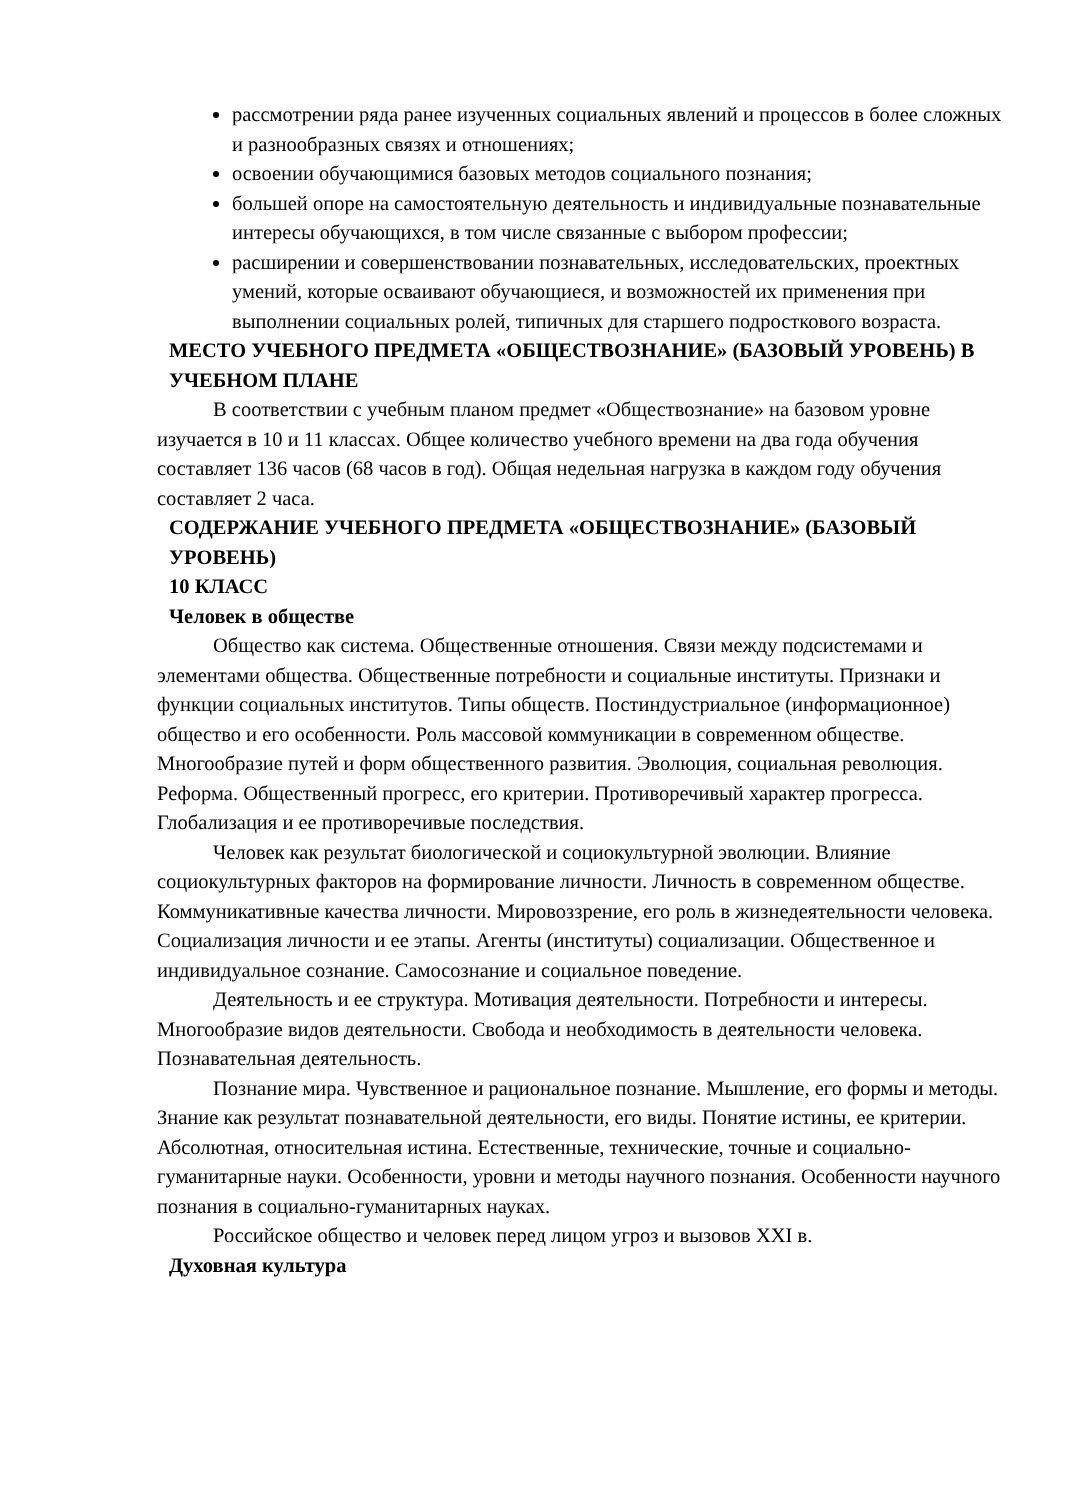рассмотрении ряда ранее изученных социальных явлений и процессов в более сложных и разнообразных связях и отношениях;
освоении обучающимися базовых методов социального познания;
большей опоре на самостоятельную деятельность и индивидуальные познавательные интересы обучающихся, в том числе связанные с выбором профессии;
расширении и совершенствовании познавательных, исследовательских, проектных умений, которые осваивают обучающиеся, и возможностей их применения при выполнении социальных ролей, типичных для старшего подросткового возраста.
МЕСТО УЧЕБНОГО ПРЕДМЕТА «ОБЩЕСТВОЗНАНИЕ» (БАЗОВЫЙ УРОВЕНЬ) В УЧЕБНОМ ПЛАНЕ
В соответствии с учебным планом предмет «Обществознание» на базовом уровне изучается в 10 и 11 классах. Общее количество учебного времени на два года обучения составляет 136 часов (68 часов в год). Общая недельная нагрузка в каждом году обучения составляет 2 часа.
СОДЕРЖАНИЕ УЧЕБНОГО ПРЕДМЕТА «ОБЩЕСТВОЗНАНИЕ» (БАЗОВЫЙ УРОВЕНЬ)
10 КЛАСС
Человек в обществе
Общество как система. Общественные отношения. Связи между подсистемами и элементами общества. Общественные потребности и социальные институты. Признаки и функции социальных институтов. Типы обществ. Постиндустриальное (информационное) общество и его особенности. Роль массовой коммуникации в современном обществе. Многообразие путей и форм общественного развития. Эволюция, социальная революция. Реформа. Общественный прогресс, его критерии. Противоречивый характер прогресса. Глобализация и ее противоречивые последствия.
Человек как результат биологической и социокультурной эволюции. Влияние социокультурных факторов на формирование личности. Личность в современном обществе. Коммуникативные качества личности. Мировоззрение, его роль в жизнедеятельности человека. Социализация личности и ее этапы. Агенты (институты) социализации. Общественное и индивидуальное сознание. Самосознание и социальное поведение.
Деятельность и ее структура. Мотивация деятельности. Потребности и интересы. Многообразие видов деятельности. Свобода и необходимость в деятельности человека. Познавательная деятельность.
Познание мира. Чувственное и рациональное познание. Мышление, его формы и методы. Знание как результат познавательной деятельности, его виды. Понятие истины, ее критерии. Абсолютная, относительная истина. Естественные, технические, точные и социально-гуманитарные науки. Особенности, уровни и методы научного познания. Особенности научного познания в социально-гуманитарных науках.
Российское общество и человек перед лицом угроз и вызовов XXI в.
Духовная культура